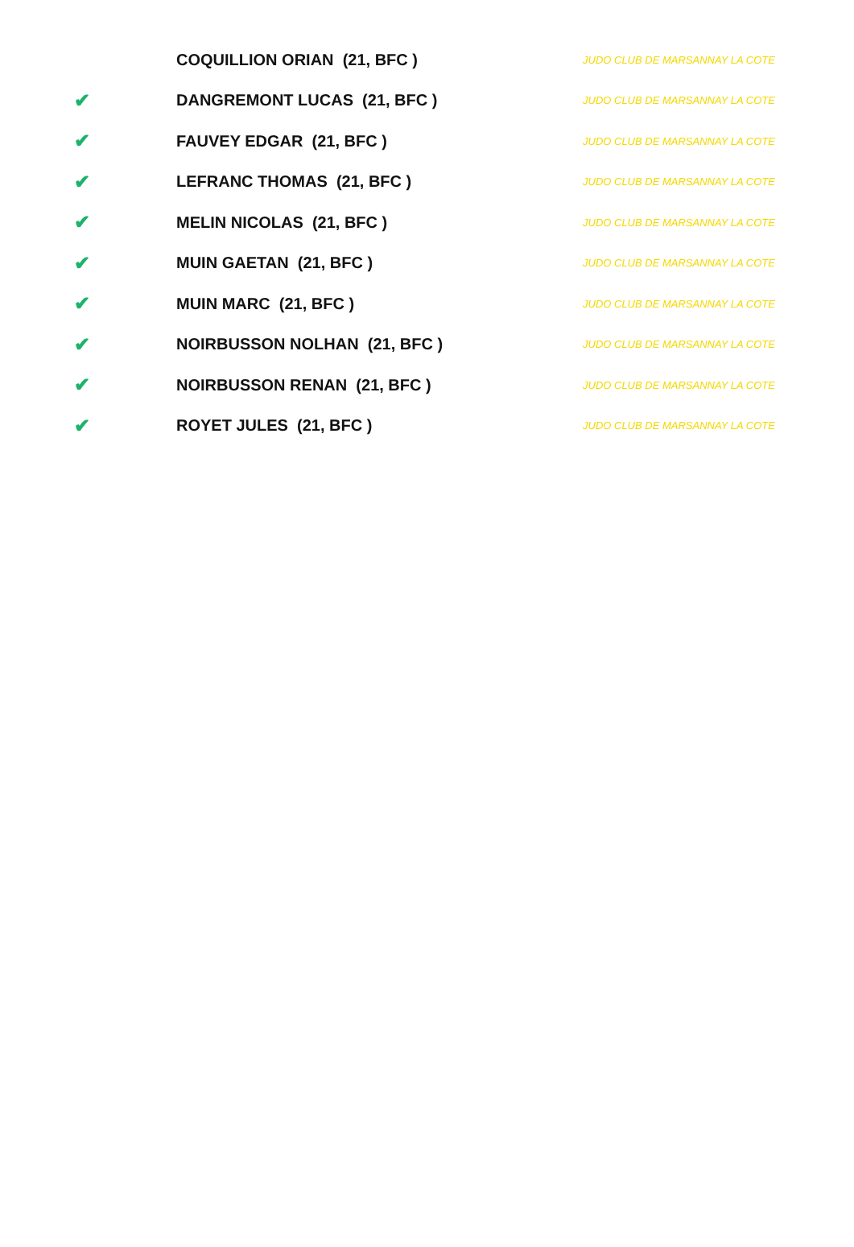| | COQUILLION ORIAN (21, BFC ) | JUDO CLUB DE MARSANNAY LA COTE |
| ✔ | DANGREMONT LUCAS (21, BFC ) | JUDO CLUB DE MARSANNAY LA COTE |
| ✔ | FAUVEY EDGAR (21, BFC ) | JUDO CLUB DE MARSANNAY LA COTE |
| ✔ | LEFRANC THOMAS (21, BFC ) | JUDO CLUB DE MARSANNAY LA COTE |
| ✔ | MELIN NICOLAS (21, BFC ) | JUDO CLUB DE MARSANNAY LA COTE |
| ✔ | MUIN GAETAN (21, BFC ) | JUDO CLUB DE MARSANNAY LA COTE |
| ✔ | MUIN MARC (21, BFC ) | JUDO CLUB DE MARSANNAY LA COTE |
| ✔ | NOIRBUSSON NOLHAN (21, BFC ) | JUDO CLUB DE MARSANNAY LA COTE |
| ✔ | NOIRBUSSON RENAN (21, BFC ) | JUDO CLUB DE MARSANNAY LA COTE |
| ✔ | ROYET JULES (21, BFC ) | JUDO CLUB DE MARSANNAY LA COTE |